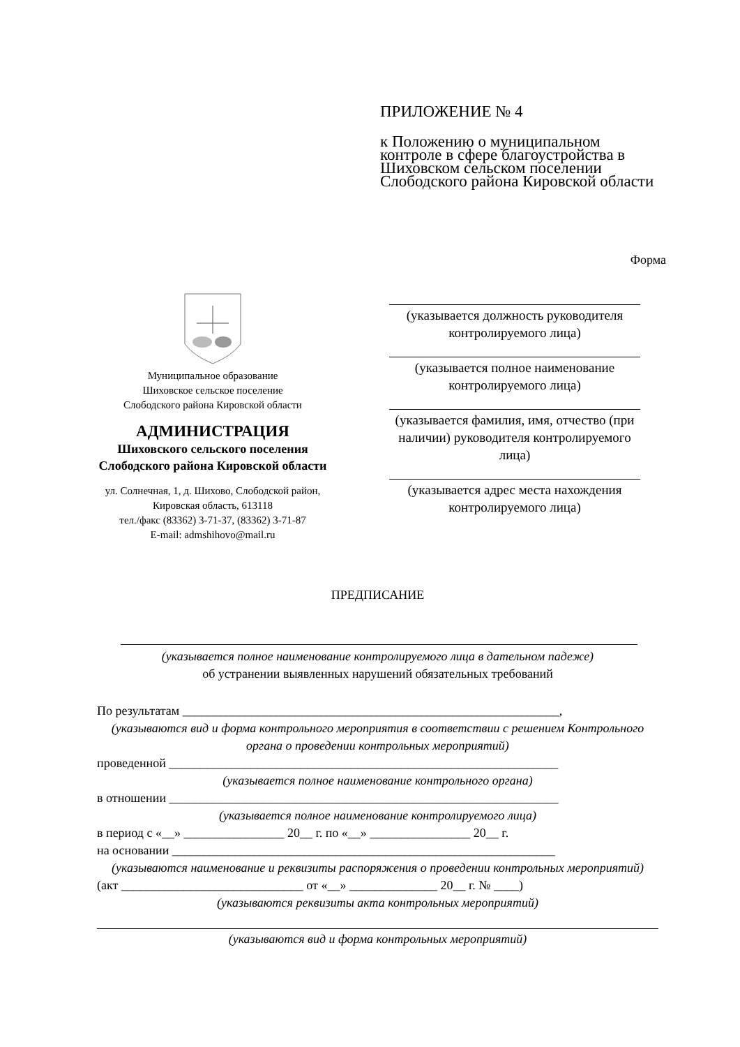ПРИЛОЖЕНИЕ № 4
к Положению о муниципальном контроле в сфере благоустройства в Шиховском сельском поселении Слободского района Кировской области
Форма
Муниципальное образование
Шиховское сельское поселение
Слободского района Кировской области
АДМИНИСТРАЦИЯ
Шиховского сельского поселения
Слободского района Кировской области
ул. Солнечная, 1, д. Шихово, Слободской район,
Кировская область, 613118
тел./факс (83362) 3-71-37, (83362) 3-71-87
E-mail: admshihovo@mail.ru
(указывается должность руководителя контролируемого лица)
(указывается полное наименование контролируемого лица)
(указывается фамилия, имя, отчество (при наличии) руководителя контролируемого лица)
(указывается адрес места нахождения контролируемого лица)
ПРЕДПИСАНИЕ
(указывается полное наименование контролируемого лица в дательном падеже)
об устранении выявленных нарушений обязательных требований
По результатам ____________________________________________________________,
(указываются вид и форма контрольного мероприятия в соответствии с решением Контрольного органа о проведении контрольных мероприятий)
проведенной ______________________________________________________________
(указывается полное наименование контрольного органа)
в отношении ______________________________________________________________
(указывается полное наименование контролируемого лица)
в период с «__» ________________ 20__ г. по «__» ________________ 20__ г.
на основании _____________________________________________________________
(указываются наименование и реквизиты распоряжения о проведении контрольных мероприятий)
(акт _____________________________ от «__» ______________ 20__ г. № ____)
(указываются реквизиты акта контрольных мероприятий)
(указываются вид и форма контрольных мероприятий)